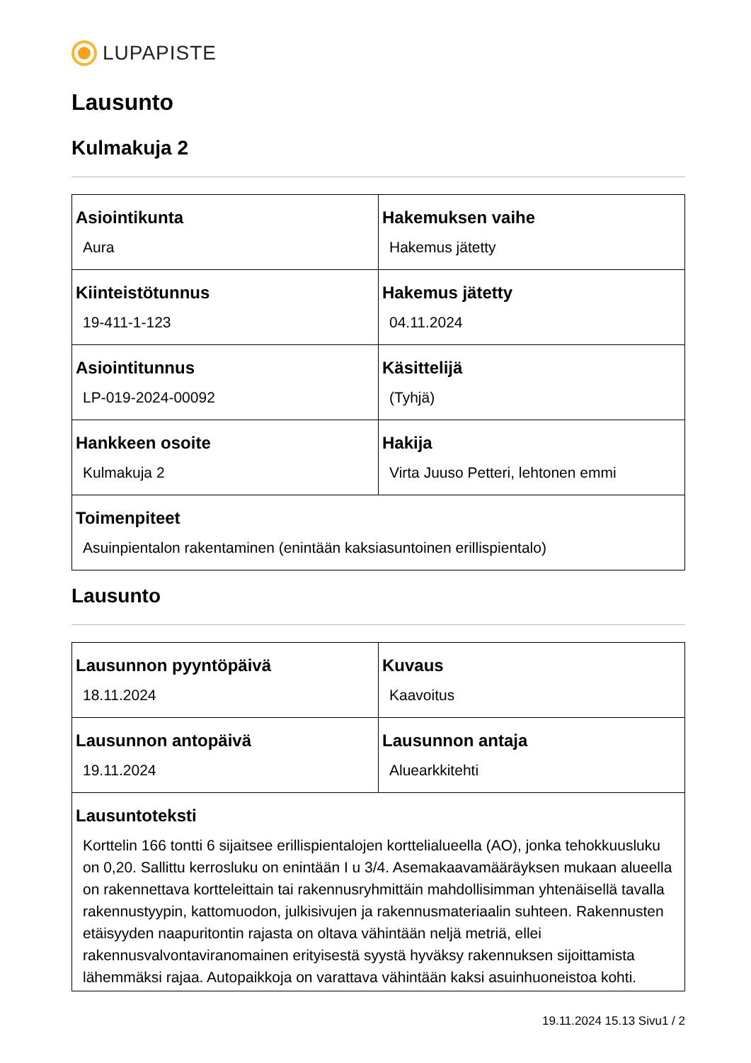LUPAPISTE
Lausunto
Kulmakuja 2
| Asiointikunta Aura | Hakemuksen vaihe Hakemus jätetty |
| Kiinteistötunnus 19-411-1-123 | Hakemus jätetty 04.11.2024 |
| Asiointitunnus LP-019-2024-00092 | Käsittelijä (Tyhjä) |
| Hankkeen osoite Kulmakuja 2 | Hakija Virta Juuso Petteri, lehtonen emmi |
| Toimenpiteet Asuinpientalon rakentaminen (enintään kaksiasuntoinen erillispientalo) | |
Lausunto
| Lausunnon pyyntöpäivä 18.11.2024 | Kuvaus Kaavoitus |
| Lausunnon antopäivä 19.11.2024 | Lausunnon antaja Aluearkkitehti |
| Lausuntoteksti Korttelin 166 tontti 6 sijaitsee erillispientalojen korttelialueella (AO), jonka tehokkuusluku on 0,20. Sallittu kerrosluku on enintään I u 3/4. Asemakaavamääräyksen mukaan alueella on rakennettava kortteleittain tai rakennusryhmittäin mahdollisimman yhtenäisellä tavalla rakennustyypin, kattomuodon, julkisivujen ja rakennusmateriaalin suhteen. Rakennusten etäisyyden naapuritontin rajasta on oltava vähintään neljä metriä, ellei rakennusvalvontaviranomainen erityisestä syystä hyväksy rakennuksen sijoittamista lähemmäksi rajaa. Autopaikkoja on varattava vähintään kaksi asuinhuoneistoa kohti. | |
19.11.2024 15.13 Sivu1 / 2